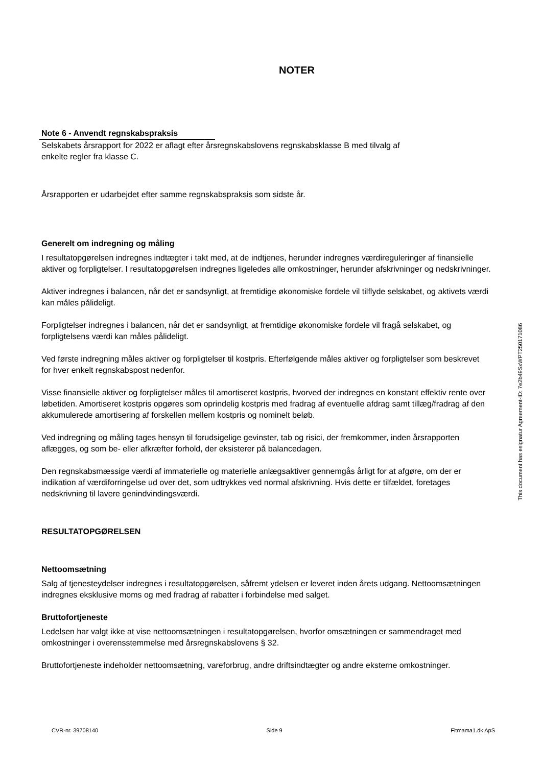NOTER
Note 6 - Anvendt regnskabspraksis
Selskabets årsrapport for 2022 er aflagt efter årsregnskabslovens regnskabsklasse B med tilvalg af
enkelte regler fra klasse C.
Årsrapporten er udarbejdet efter samme regnskabspraksis som sidste år.
Generelt om indregning og måling
I resultatopgørelsen indregnes indtægter i takt med, at de indtjenes, herunder indregnes værdireguleringer af finansielle aktiver og forpligtelser. I resultatopgørelsen indregnes ligeledes alle omkostninger, herunder afskrivninger og nedskrivninger.
Aktiver indregnes i balancen, når det er sandsynligt, at fremtidige økonomiske fordele vil tilflyde selskabet, og aktivets værdi kan måles pålideligt.
Forpligtelser indregnes i balancen, når det er sandsynligt, at fremtidige økonomiske fordele vil fragå selskabet, og forpligtelsens værdi kan måles pålideligt.
Ved første indregning måles aktiver og forpligtelser til kostpris. Efterfølgende måles aktiver og forpligtelser som beskrevet for hver enkelt regnskabspost nedenfor.
Visse finansielle aktiver og forpligtelser måles til amortiseret kostpris, hvorved der indregnes en konstant effektiv rente over løbetiden. Amortiseret kostpris opgøres som oprindelig kostpris med fradrag af eventuelle afdrag samt tillæg/fradrag af den akkumulerede amortisering af forskellen mellem kostpris og nominelt beløb.
Ved indregning og måling tages hensyn til forudsigelige gevinster, tab og risici, der fremkommer, inden årsrapporten aflægges, og som be- eller afkræfter forhold, der eksisterer på balancedagen.
Den regnskabsmæssige værdi af immaterielle og materielle anlægsaktiver gennemgås årligt for at afgøre, om der er indikation af værdiforringelse ud over det, som udtrykkes ved normal afskrivning. Hvis dette er tilfældet, foretages nedskrivning til lavere genindvindingsværdi.
RESULTATOPGØRELSEN
Nettoomsætning
Salg af tjenesteydelser indregnes i resultatopgørelsen, såfremt ydelsen er leveret inden årets udgang. Nettoomsætningen indregnes eksklusive moms og med fradrag af rabatter i forbindelse med salget.
Bruttofortjeneste
Ledelsen har valgt ikke at vise nettoomsætningen i resultatopgørelsen, hvorfor omsætningen er sammendraget med omkostninger i overensstemmelse med årsregnskabslovens § 32.
Bruttofortjeneste indeholder nettoomsætning, vareforbrug, andre driftsindtægter og andre eksterne omkostninger.
This document has esignatur Agreement-ID: 7e2b49SxWPT250171086
CVR-nr. 39708140 Side 9 Fitmama1.dk ApS